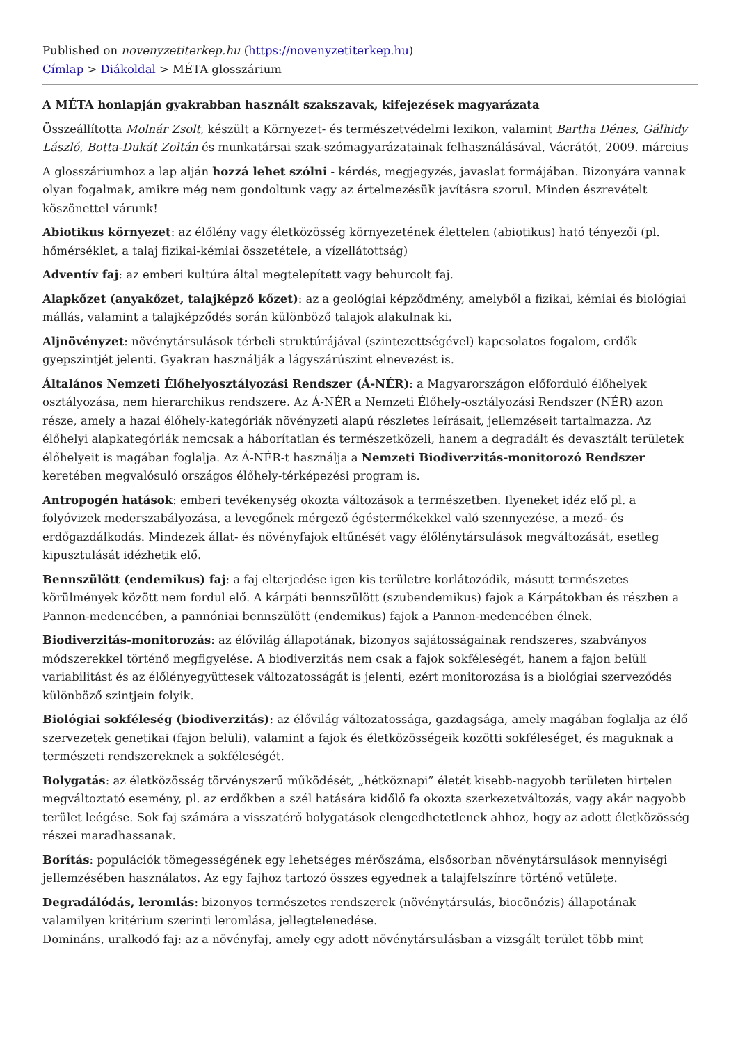Published on novenyzetiterkep.hu (https://novenyzetiterkep.hu)
Címlap > Diákoldal > MÉTA glosszárium
A MÉTA honlapján gyakrabban használt szakszavak, kifejezések magyarázata
Összeállította Molnár Zsolt, készült a Környezet- és természetvédelmi lexikon, valamint Bartha Dénes, Gálhidy László, Botta-Dukát Zoltán és munkatársai szak-szómagyarázatainak felhasználásával, Vácrátót, 2009. március
A glosszáriumhoz a lap alján hozzá lehet szólni - kérdés, megjegyzés, javaslat formájában. Bizonyára vannak olyan fogalmak, amikre még nem gondoltunk vagy az értelmezésük javításra szorul. Minden észrevételt köszönettel várunk!
Abiotikus környezet: az élőlény vagy életközösség környezetének élettelen (abiotikus) ható tényezői (pl. hőmérséklet, a talaj fizikai-kémiai összetétele, a vízellátottság)
Adventív faj: az emberi kultúra által megtelepített vagy behurcolt faj.
Alapkőzet (anyakőzet, talajképző kőzet): az a geológiai képződmény, amelyből a fizikai, kémiai és biológiai mállás, valamint a talajképződés során különböző talajok alakulnak ki.
Aljnövényzet: növénytársulások térbeli struktúrájával (szintezettségével) kapcsolatos fogalom, erdők gyepszintjét jelenti. Gyakran használják a lágyszárúszint elnevezést is.
Általános Nemzeti Élőhelyosztályozási Rendszer (Á-NÉR): a Magyarországon előforduló élőhelyek osztályozása, nem hierarchikus rendszere. Az Á-NÉR a Nemzeti Élőhely-osztályozási Rendszer (NÉR) azon része, amely a hazai élőhely-kategóriák növényzeti alapú részletes leírásait, jellemzéseit tartalmazza. Az élőhelyi alapkategóriák nemcsak a háborítatlan és természetközeli, hanem a degradált és devasztált területek élőhelyeit is magában foglalja. Az Á-NÉR-t használja a Nemzeti Biodiverzitás-monitorozó Rendszer keretében megvalósuló országos élőhely-térképezési program is.
Antropogén hatások: emberi tevékenység okozta változások a természetben. Ilyeneket idéz elő pl. a folyóvizek mederszabályozása, a levegőnek mérgező égéstermékekkel való szennyezése, a mező- és erdőgazdálkodás. Mindezek állat- és növényfajok eltűnését vagy élőlénytársulások megváltozását, esetleg kipusztulását idézhetik elő.
Bennszülött (endemikus) faj: a faj elterjedése igen kis területre korlátozódik, másutt természetes körülmények között nem fordul elő. A kárpáti bennszülött (szubendemikus) fajok a Kárpátokban és részben a Pannon-medencében, a pannóniai bennszülött (endemikus) fajok a Pannon-medencében élnek.
Biodiverzitás-monitorozás: az élővilág állapotának, bizonyos sajátosságainak rendszeres, szabványos módszerekkel történő megfigyelése. A biodiverzitás nem csak a fajok sokféleségét, hanem a fajon belüli variabilitást és az élőlényegyüttesek változatosságát is jelenti, ezért monitorozása is a biológiai szerveződés különböző szintjein folyik.
Biológiai sokféleség (biodiverzitás): az élővilág változatossága, gazdagsága, amely magában foglalja az élő szervezetek genetikai (fajon belüli), valamint a fajok és életközösségeik közötti sokféleséget, és maguknak a természeti rendszereknek a sokféleségét.
Bolygatás: az életközösség törvényszerű működését, „hétköznapi” életét kisebb-nagyobb területen hirtelen megváltoztató esemény, pl. az erdőkben a szél hatására kidőlő fa okozta szerkezetváltozás, vagy akár nagyobb terület leégése. Sok faj számára a visszatérő bolygatások elengedhetetlenek ahhoz, hogy az adott életközösség részei maradhassanak.
Borítás: populációk tömegességének egy lehetséges mérőszáma, elsősorban növénytársulások mennyiségi jellemzésében használatos. Az egy fajhoz tartozó összes egyednek a talajfelszínre történő vetülete.
Degradálódás, leromlás: bizonyos természetes rendszerek (növénytársulás, biocönózis) állapotának valamilyen kritérium szerinti leromlása, jellegtelenedése.
Domináns, uralkodó faj: az a növényfaj, amely egy adott növénytársulásban a vizsgált terület több mint